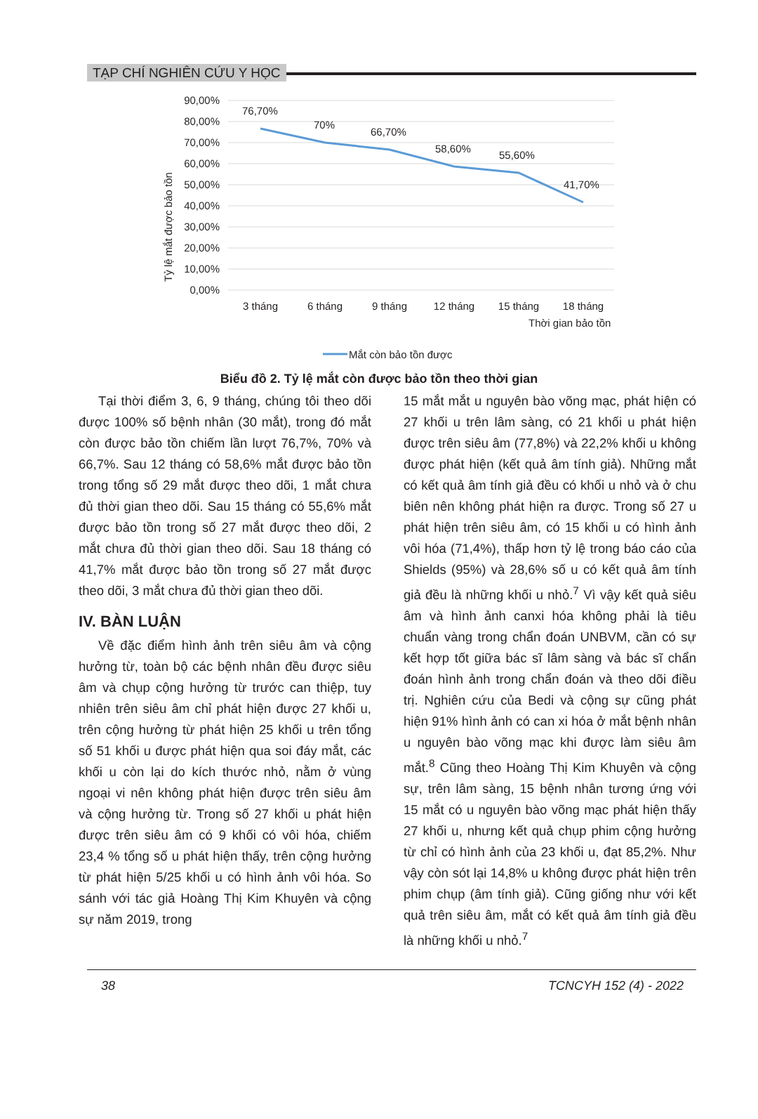TẠP CHÍ NGHIÊN CỨU Y HỌC
Tỷ lệ mắt được bảo tồn
90,00%
80,00%
70,00%
60,00%
50,00%
40,00%
30,00%
20,00%
10,00%
0,00%
76,70%
70%
66,70%
58,60%
55,60%
41,70%
3 tháng
6 tháng
9 tháng
12 tháng
15 tháng
18 tháng
Thời gian bảo tồn
Mắt còn bảo tồn được
Biểu đồ 2. Tỷ lệ mắt còn được bảo tồn theo thời gian
Tại thời điểm 3, 6, 9 tháng, chúng tôi theo dõi được 100% số bệnh nhân (30 mắt), trong đó mắt còn được bảo tồn chiếm lần lượt 76,7%, 70% và 66,7%. Sau 12 tháng có 58,6% mắt được bảo tồn trong tổng số 29 mắt được theo dõi, 1 mắt chưa đủ thời gian theo dõi. Sau 15 tháng có 55,6% mắt được bảo tồn trong số 27 mắt được theo dõi, 2 mắt chưa đủ thời gian theo dõi. Sau 18 tháng có 41,7% mắt được bảo tồn trong số 27 mắt được theo dõi, 3 mắt chưa đủ thời gian theo dõi.
IV. BÀN LUẬN
Về đặc điểm hình ảnh trên siêu âm và cộng hưởng từ, toàn bộ các bệnh nhân đều được siêu âm và chụp cộng hưởng từ trước can thiệp, tuy nhiên trên siêu âm chỉ phát hiện được 27 khối u, trên cộng hưởng từ phát hiện 25 khối u trên tổng số 51 khối u được phát hiện qua soi đáy mắt, các khối u còn lại do kích thước nhỏ, nằm ở vùng ngoại vi nên không phát hiện được trên siêu âm và cộng hưởng từ. Trong số 27 khối u phát hiện được trên siêu âm có 9 khối có vôi hóa, chiếm 23,4 % tổng số u phát hiện thấy, trên cộng hưởng từ phát hiện 5/25 khối u có hình ảnh vôi hóa. So sánh với tác giả Hoàng Thị Kim Khuyên và cộng sự năm 2019, trong
15 mắt mắt u nguyên bào võng mạc, phát hiện có 27 khối u trên lâm sàng, có 21 khối u phát hiện được trên siêu âm (77,8%) và 22,2% khối u không được phát hiện (kết quả âm tính giả). Những mắt có kết quả âm tính giả đều có khối u nhỏ và ở chu biên nên không phát hiện ra được. Trong số 27 u phát hiện trên siêu âm, có 15 khối u có hình ảnh vôi hóa (71,4%), thấp hơn tỷ lệ trong báo cáo của Shields (95%) và 28,6% số u có kết quả âm tính giả đều là những khối u nhỏ.<sup>7</sup> Vì vậy kết quả siêu âm và hình ảnh canxi hóa không phải là tiêu chuẩn vàng trong chẩn đoán UNBVM, cần có sự kết hợp tốt giữa bác sĩ lâm sàng và bác sĩ chẩn đoán hình ảnh trong chẩn đoán và theo dõi điều trị. Nghiên cứu của Bedi và cộng sự cũng phát hiện 91% hình ảnh có can xi hóa ở mắt bệnh nhân u nguyên bào võng mạc khi được làm siêu âm mắt.<sup>8</sup> Cũng theo Hoàng Thị Kim Khuyên và cộng sự, trên lâm sàng, 15 bệnh nhân tương ứng với 15 mắt có u nguyên bào võng mạc phát hiện thấy 27 khối u, nhưng kết quả chụp phim cộng hưởng từ chỉ có hình ảnh của 23 khối u, đạt 85,2%. Như vậy còn sót lại 14,8% u không được phát hiện trên phim chụp (âm tính giả). Cũng giống như với kết quả trên siêu âm, mắt có kết quả âm tính giả đều là những khối u nhỏ.<sup>7</sup>
38 TCNCYH 152 (4) - 2022